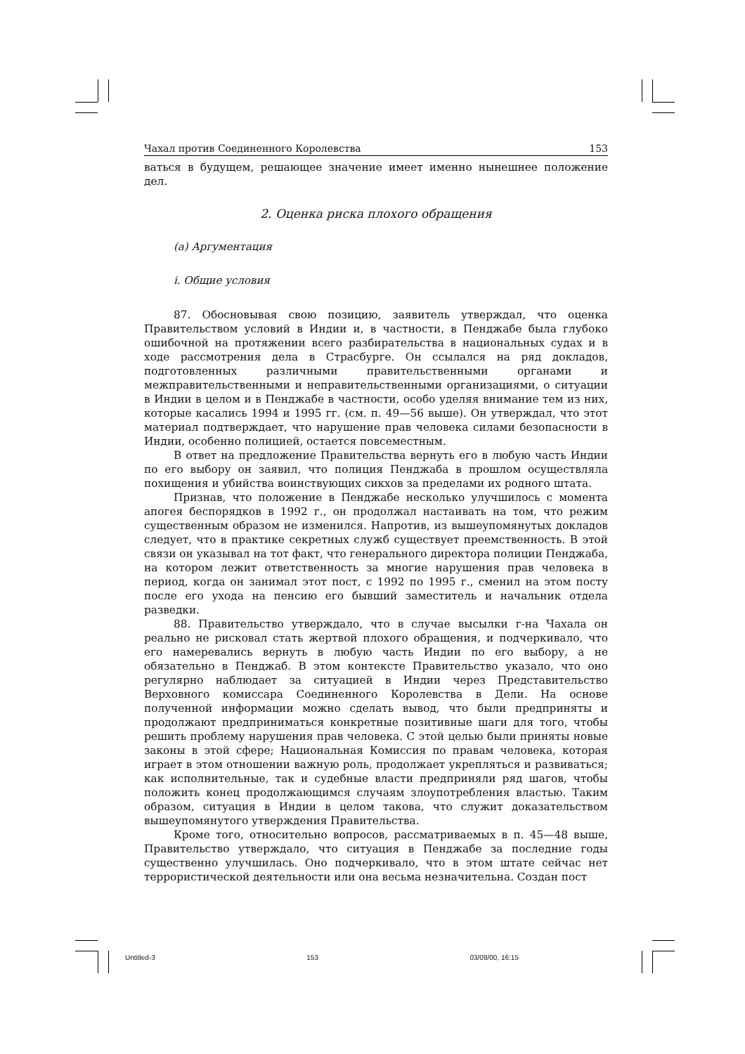Чахал против Соединенного Королевства 153
ваться в будущем, решающее значение имеет именно нынешнее положение дел.
2. Оценка риска плохого обращения
(a) Аргументация
i. Общие условия
87. Обосновывая свою позицию, заявитель утверждал, что оценка Правительством условий в Индии и, в частности, в Пенджабе была глубоко ошибочной на протяжении всего разбирательства в национальных судах и в ходе рассмотрения дела в Страсбурге. Он ссылался на ряд докладов, подготовленных различными правительственными органами и межправительственными и неправительственными организациями, о ситуации в Индии в целом и в Пенджабе в частности, особо уделяя внимание тем из них, которые касались 1994 и 1995 гг. (см. п. 49—56 выше). Он утверждал, что этот материал подтверждает, что нарушение прав человека силами безопасности в Индии, особенно полицией, остается повсеместным.
В ответ на предложение Правительства вернуть его в любую часть Индии по его выбору он заявил, что полиция Пенджаба в прошлом осуществляла похищения и убийства воинствующих сикхов за пределами их родного штата.
Признав, что положение в Пенджабе несколько улучшилось с момента апогея беспорядков в 1992 г., он продолжал настаивать на том, что режим существенным образом не изменился. Напротив, из вышеупомянутых докладов следует, что в практике секретных служб существует преемственность. В этой связи он указывал на тот факт, что генерального директора полиции Пенджаба, на котором лежит ответственность за многие нарушения прав человека в период, когда он занимал этот пост, с 1992 по 1995 г., сменил на этом посту после его ухода на пенсию его бывший заместитель и начальник отдела разведки.
88. Правительство утверждало, что в случае высылки г-на Чахала он реально не рисковал стать жертвой плохого обращения, и подчеркивало, что его намеревались вернуть в любую часть Индии по его выбору, а не обязательно в Пенджаб. В этом контексте Правительство указало, что оно регулярно наблюдает за ситуацией в Индии через Представительство Верховного комиссара Соединенного Королевства в Дели. На основе полученной информации можно сделать вывод, что были предприняты и продолжают предприниматься конкретные позитивные шаги для того, чтобы решить проблему нарушения прав человека. С этой целью были приняты новые законы в этой сфере; Национальная Комиссия по правам человека, которая играет в этом отношении важную роль, продолжает укрепляться и развиваться; как исполнительные, так и судебные власти предприняли ряд шагов, чтобы положить конец продолжающимся случаям злоупотребления властью. Таким образом, ситуация в Индии в целом такова, что служит доказательством вышеупомянутого утверждения Правительства.
Кроме того, относительно вопросов, рассматриваемых в п. 45—48 выше, Правительство утверждало, что ситуация в Пенджабе за последние годы существенно улучшилась. Оно подчеркивало, что в этом штате сейчас нет террористической деятельности или она весьма незначительна. Создан пост
Untitled-3 153 03/08/00, 16:15